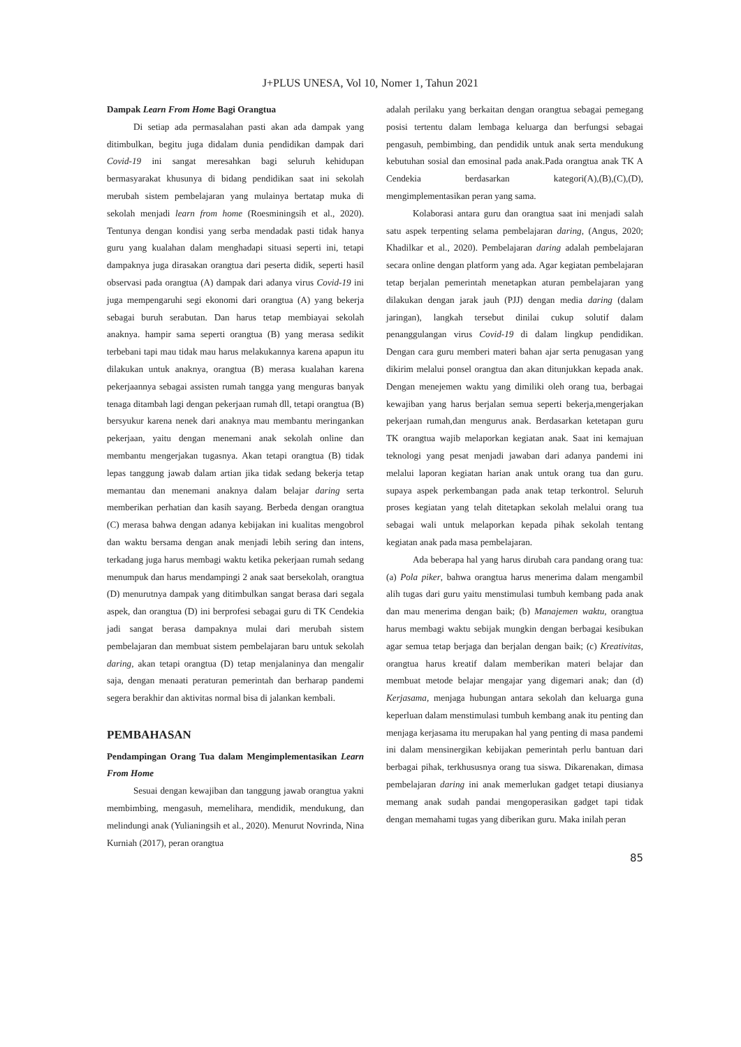J+PLUS UNESA, Vol 10, Nomer 1, Tahun 2021
Dampak Learn From Home Bagi Orangtua
Di setiap ada permasalahan pasti akan ada dampak yang ditimbulkan, begitu juga didalam dunia pendidikan dampak dari Covid-19 ini sangat meresahkan bagi seluruh kehidupan bermasyarakat khusunya di bidang pendidikan saat ini sekolah merubah sistem pembelajaran yang mulainya bertatap muka di sekolah menjadi learn from home (Roesminingsih et al., 2020). Tentunya dengan kondisi yang serba mendadak pasti tidak hanya guru yang kualahan dalam menghadapi situasi seperti ini, tetapi dampaknya juga dirasakan orangtua dari peserta didik, seperti hasil observasi pada orangtua (A) dampak dari adanya virus Covid-19 ini juga mempengaruhi segi ekonomi dari orangtua (A) yang bekerja sebagai buruh serabutan. Dan harus tetap membiayai sekolah anaknya. hampir sama seperti orangtua (B) yang merasa sedikit terbebani tapi mau tidak mau harus melakukannya karena apapun itu dilakukan untuk anaknya, orangtua (B) merasa kualahan karena pekerjaannya sebagai assisten rumah tangga yang menguras banyak tenaga ditambah lagi dengan pekerjaan rumah dll, tetapi orangtua (B) bersyukur karena nenek dari anaknya mau membantu meringankan pekerjaan, yaitu dengan menemani anak sekolah online dan membantu mengerjakan tugasnya. Akan tetapi orangtua (B) tidak lepas tanggung jawab dalam artian jika tidak sedang bekerja tetap memantau dan menemani anaknya dalam belajar daring serta memberikan perhatian dan kasih sayang. Berbeda dengan orangtua (C) merasa bahwa dengan adanya kebijakan ini kualitas mengobrol dan waktu bersama dengan anak menjadi lebih sering dan intens, terkadang juga harus membagi waktu ketika pekerjaan rumah sedang menumpuk dan harus mendampingi 2 anak saat bersekolah, orangtua (D) menurutnya dampak yang ditimbulkan sangat berasa dari segala aspek, dan orangtua (D) ini berprofesi sebagai guru di TK Cendekia jadi sangat berasa dampaknya mulai dari merubah sistem pembelajaran dan membuat sistem pembelajaran baru untuk sekolah daring, akan tetapi orangtua (D) tetap menjalaninya dan mengalir saja, dengan menaati peraturan pemerintah dan berharap pandemi segera berakhir dan aktivitas normal bisa di jalankan kembali.
PEMBAHASAN
Pendampingan Orang Tua dalam Mengimplementasikan Learn From Home
Sesuai dengan kewajiban dan tanggung jawab orangtua yakni membimbing, mengasuh, memelihara, mendidik, mendukung, dan melindungi anak (Yulianingsih et al., 2020). Menurut Novrinda, Nina Kurniah (2017), peran orangtua
adalah perilaku yang berkaitan dengan orangtua sebagai pemegang posisi tertentu dalam lembaga keluarga dan berfungsi sebagai pengasuh, pembimbing, dan pendidik untuk anak serta mendukung kebutuhan sosial dan emosinal pada anak.Pada orangtua anak TK A Cendekia berdasarkan kategori(A),(B),(C),(D), mengimplementasikan peran yang sama.
Kolaborasi antara guru dan orangtua saat ini menjadi salah satu aspek terpenting selama pembelajaran daring, (Angus, 2020; Khadilkar et al., 2020). Pembelajaran daring adalah pembelajaran secara online dengan platform yang ada. Agar kegiatan pembelajaran tetap berjalan pemerintah menetapkan aturan pembelajaran yang dilakukan dengan jarak jauh (PJJ) dengan media daring (dalam jaringan), langkah tersebut dinilai cukup solutif dalam penanggulangan virus Covid-19 di dalam lingkup pendidikan. Dengan cara guru memberi materi bahan ajar serta penugasan yang dikirim melalui ponsel orangtua dan akan ditunjukkan kepada anak. Dengan menejemen waktu yang dimiliki oleh orang tua, berbagai kewajiban yang harus berjalan semua seperti bekerja,mengerjakan pekerjaan rumah,dan mengurus anak. Berdasarkan ketetapan guru TK orangtua wajib melaporkan kegiatan anak. Saat ini kemajuan teknologi yang pesat menjadi jawaban dari adanya pandemi ini melalui laporan kegiatan harian anak untuk orang tua dan guru. supaya aspek perkembangan pada anak tetap terkontrol. Seluruh proses kegiatan yang telah ditetapkan sekolah melalui orang tua sebagai wali untuk melaporkan kepada pihak sekolah tentang kegiatan anak pada masa pembelajaran.
Ada beberapa hal yang harus dirubah cara pandang orang tua: (a) Pola piker, bahwa orangtua harus menerima dalam mengambil alih tugas dari guru yaitu menstimulasi tumbuh kembang pada anak dan mau menerima dengan baik; (b) Manajemen waktu, orangtua harus membagi waktu sebijak mungkin dengan berbagai kesibukan agar semua tetap berjaga dan berjalan dengan baik; (c) Kreativitas, orangtua harus kreatif dalam memberikan materi belajar dan membuat metode belajar mengajar yang digemari anak; dan (d) Kerjasama, menjaga hubungan antara sekolah dan keluarga guna keperluan dalam menstimulasi tumbuh kembang anak itu penting dan menjaga kerjasama itu merupakan hal yang penting di masa pandemi ini dalam mensinergikan kebijakan pemerintah perlu bantuan dari berbagai pihak, terkhususnya orang tua siswa. Dikarenakan, dimasa pembelajaran daring ini anak memerlukan gadget tetapi diusianya memang anak sudah pandai mengoperasikan gadget tapi tidak dengan memahami tugas yang diberikan guru. Maka inilah peran
85